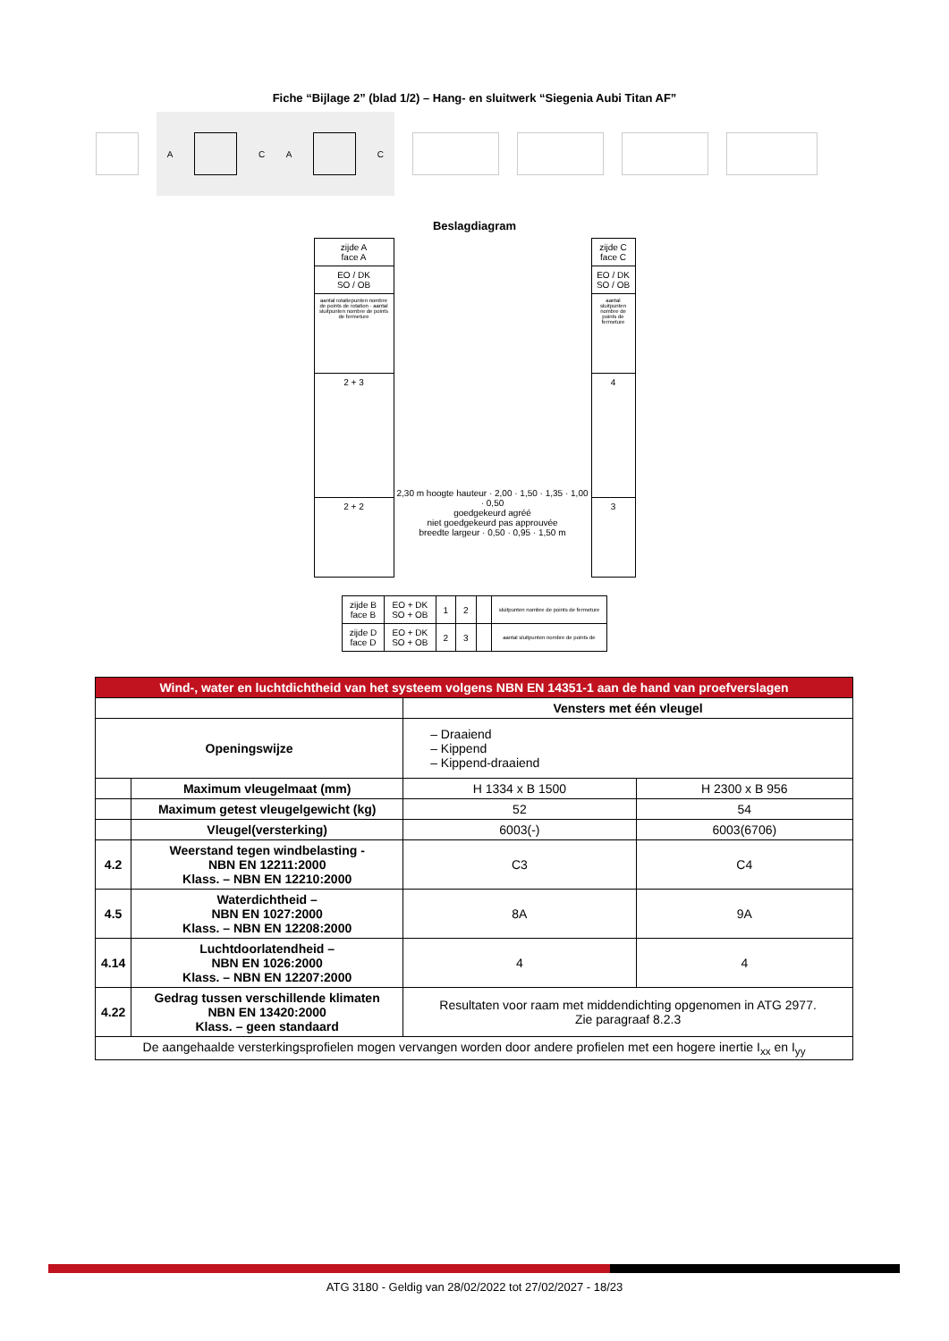Fiche “Bijlage 2” (blad 1/2) – Hang- en sluitwerk “Siegenia Aubi Titan AF”
A C A C
Beslagdiagram
zijde A
face A
EO / DK
SO / OB
aantal rotatiepunten nombre de points de rotation · aantal sluitpunten nombre de points de fermeture
2 + 3
2 + 2
2,30 m hoogte hauteur · 2,00 · 1,50 · 1,35 · 1,00 · 0,50
goedgekeurd agréé
niet goedgekeurd pas approuvée
breedte largeur · 0,50 · 0,95 · 1,50 m
zijde C
face C
EO / DK
SO / OB
aantal sluitpunten nombre de points de fermeture
4
3
| zijde B face B | EO + DK SO + OB | 1 | 2 | | sluitpunten nombre de points de fermeture |
| zijde D face D | EO + DK SO + OB | 2 | 3 | | aantal sluitpunten nombre de points de |
| Wind-, water en luchtdichtheid van het systeem volgens NBN EN 14351-1 aan de hand van proefverslagen | | | |
| --- | --- | --- | --- |
| | | Vensters met één vleugel | |
| Openingswijze | | – Draaiend – Kippend – Kippend-draaiend | |
| | Maximum vleugelmaat (mm) | H 1334 x B 1500 | H 2300 x B 956 |
| | Maximum getest vleugelgewicht (kg) | 52 | 54 |
| | Vleugel(versterking) | 6003(-) | 6003(6706) |
| 4.2 | Weerstand tegen windbelasting - NBN EN 12211:2000 Klass. – NBN EN 12210:2000 | C3 | C4 |
| 4.5 | Waterdichtheid – NBN EN 1027:2000 Klass. – NBN EN 12208:2000 | 8A | 9A |
| 4.14 | Luchtdoorlatendheid – NBN EN 1026:2000 Klass. – NBN EN 12207:2000 | 4 | 4 |
| 4.22 | Gedrag tussen verschillende klimaten NBN EN 13420:2000 Klass. – geen standaard | Resultaten voor raam met middendichting opgenomen in ATG 2977. Zie paragraaf 8.2.3 | |
| De aangehaalde versterkingsprofielen mogen vervangen worden door andere profielen met een hogere inertie I<sub>xx</sub> en I<sub>yy</sub> | | | |
ATG 3180 - Geldig van 28/02/2022 tot 27/02/2027 - 18/23